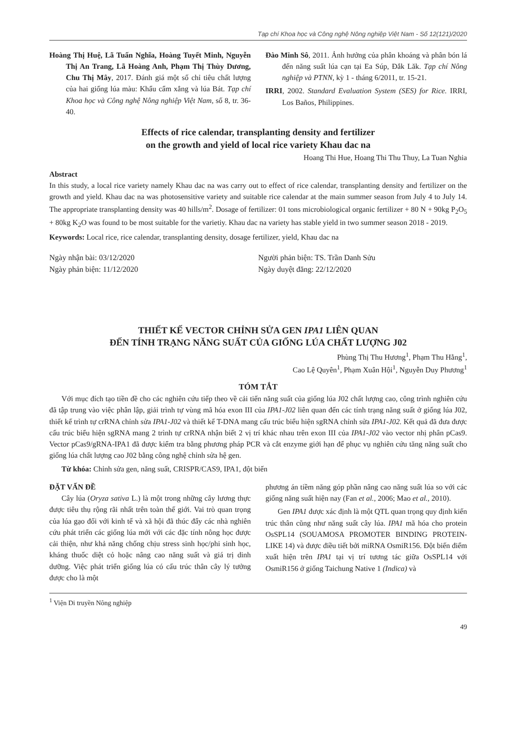Tạp chí Khoa học và Công nghệ Nông nghiệp Việt Nam - Số 12(121)/2020
Hoàng Thị Huệ, Lã Tuấn Nghĩa, Hoàng Tuyết Minh, Nguyễn Thị An Trang, Lã Hoàng Anh, Phạm Thị Thùy Dương, Chu Thị Mây, 2017. Đánh giá một số chỉ tiêu chất lượng của hai giống lúa màu: Khẩu cẩm xẳng và lúa Bát. Tạp chí Khoa học và Công nghệ Nông nghiệp Việt Nam, số 8, tr. 36-40.
Đào Minh Sô, 2011. Ảnh hưởng của phân khoáng và phân bón lá đến năng suất lúa cạn tại Ea Súp, Đắk Lăk. Tạp chí Nông nghiệp và PTNN, kỳ 1 - tháng 6/2011, tr. 15-21.
IRRI, 2002. Standard Evaluation System (SES) for Rice. IRRI, Los Baños, Philippines.
Effects of rice calendar, transplanting density and fertilizer
on the growth and yield of local rice variety Khau dac na
Hoang Thi Hue, Hoang Thi Thu Thuy, La Tuan Nghia
Abstract
In this study, a local rice variety namely Khau dac na was carry out to effect of rice calendar, transplanting density and fertilizer on the growth and yield. Khau dac na was photosensitive variety and suitable rice calendar at the main summer season from July 4 to July 14. The appropriate transplanting density was 40 hills/m<sup>2</sup>. Dosage of fertilizer: 01 tons microbiological organic fertilizer + 80 N + 90kg P<sub>2</sub>O<sub>5</sub> + 80kg K<sub>2</sub>O was found to be most suitable for the varietiy. Khau dac na variety has stable yield in two summer season 2018 - 2019.
Keywords: Local rice, rice calendar, transplanting density, dosage fertilizer, yield, Khau dac na
Ngày nhận bài: 03/12/2020
Ngày phản biện: 11/12/2020
Người phản biện: TS. Trần Danh Sửu
Ngày duyệt đăng: 22/12/2020
THIẾT KẾ VECTOR CHỈNH SỬA GEN IPA1 LIÊN QUAN
ĐẾN TÍNH TRẠNG NĂNG SUẤT CỦA GIỐNG LÚA CHẤT LƯỢNG J02
Phùng Thị Thu Hương<sup>1</sup>, Phạm Thu Hằng<sup>1</sup>,
Cao Lệ Quyên<sup>1</sup>, Phạm Xuân Hội<sup>1</sup>, Nguyễn Duy Phương<sup>1</sup>
TÓM TẮT
Với mục đích tạo tiền đề cho các nghiên cứu tiếp theo về cải tiến năng suất của giống lúa J02 chất lượng cao, công trình nghiên cứu đã tập trung vào việc phân lập, giải trình tự vùng mã hóa exon III của IPA1-J02 liên quan đến các tính trạng năng suất ở giống lúa J02, thiết kế trình tự crRNA chỉnh sửa IPA1-J02 và thiết kế T-DNA mang cấu trúc biểu hiện sgRNA chỉnh sửa IPA1-J02. Kết quả đã đưa được cấu trúc biểu hiện sgRNA mang 2 trình tự crRNA nhận biết 2 vị trí khác nhau trên exon III của IPA1-J02 vào vector nhị phân pCas9. Vector pCas9/gRNA-IPA1 đã được kiểm tra bằng phương pháp PCR và cắt enzyme giới hạn để phục vụ nghiên cứu tăng năng suất cho giống lúa chất lượng cao J02 bằng công nghệ chỉnh sửa hệ gen.
Từ khóa: Chỉnh sửa gen, năng suất, CRISPR/CAS9, IPA1, đột biến
ĐẶT VẤN ĐỀ
Cây lúa (Oryza sativa L.) là một trong những cây lương thực được tiêu thụ rộng rãi nhất trên toàn thế giới. Vai trò quan trọng của lúa gạo đối với kinh tế và xã hội đã thúc đẩy các nhà nghiên cứu phát triển các giống lúa mới với các đặc tính nông học được cải thiện, như khả năng chống chịu stress sinh học/phi sinh học, kháng thuốc diệt cỏ hoặc nâng cao năng suất và giá trị dinh dưỡng. Việc phát triển giống lúa có cấu trúc thân cây lý tưởng được cho là một
phương án tiềm năng góp phần nâng cao năng suất lúa so với các giống năng suất hiện nay (Fan et al., 2006; Mao et al., 2010).
Gen IPA1 được xác định là một QTL quan trọng quy định kiến trúc thân cũng như năng suất cây lúa. IPA1 mã hóa cho protein OsSPL14 (SOUAMOSA PROMOTER BINDING PROTEIN-LIKE 14) và được điều tiết bởi miRNA OsmiR156. Đột biến điểm xuất hiện trên IPA1 tại vị trí tương tác giữa OsSPL14 với OsmiR156 ở giống Taichung Native 1 (Indica) và
<sup>1</sup> Viện Di truyền Nông nghiệp
49